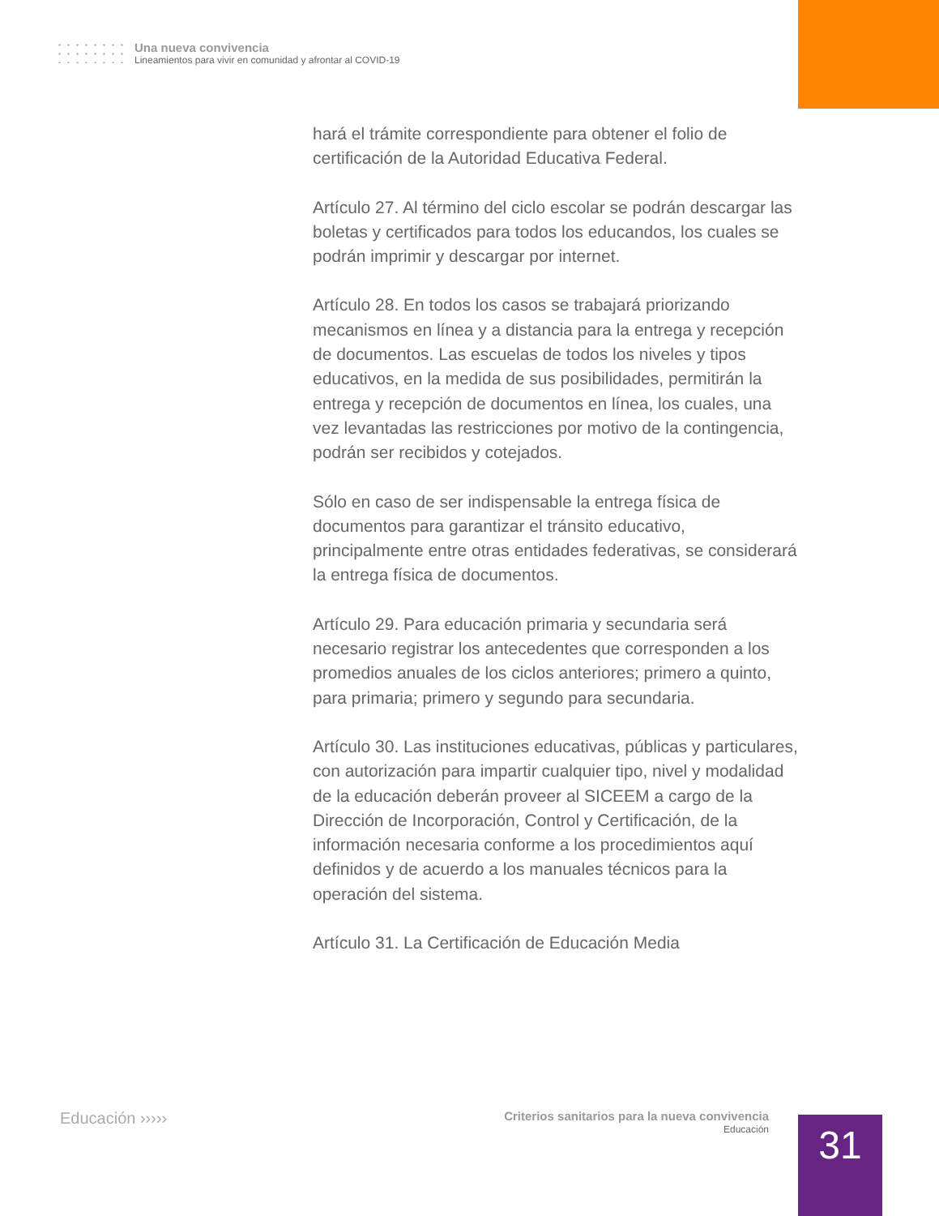Una nueva convivencia
Lineamientos para vivir en comunidad y afrontar al COVID-19
hará el trámite correspondiente para obtener el folio de certificación de la Autoridad Educativa Federal.
Artículo 27. Al término del ciclo escolar se podrán descargar las boletas y certificados para todos los educandos, los cuales se podrán imprimir y descargar por internet.
Artículo 28. En todos los casos se trabajará priorizando mecanismos en línea y a distancia para la entrega y recepción de documentos. Las escuelas de todos los niveles y tipos educativos, en la medida de sus posibilidades, permitirán la entrega y recepción de documentos en línea, los cuales, una vez levantadas las restricciones por motivo de la contingencia, podrán ser recibidos y cotejados.
Sólo en caso de ser indispensable la entrega física de documentos para garantizar el tránsito educativo, principalmente entre otras entidades federativas, se considerará la entrega física de documentos.
Artículo 29. Para educación primaria y secundaria será necesario registrar los antecedentes que corresponden a los promedios anuales de los ciclos anteriores; primero a quinto, para primaria; primero y segundo para secundaria.
Artículo 30. Las instituciones educativas, públicas y particulares, con autorización para impartir cualquier tipo, nivel y modalidad de la educación deberán proveer al SICEEM a cargo de la Dirección de Incorporación, Control y Certificación, de la información necesaria conforme a los procedimientos aquí definidos y de acuerdo a los manuales técnicos para la operación del sistema.
Artículo 31. La Certificación de Educación Media
Educación ›››››
Criterios sanitarios para la nueva convivencia
Educación
31